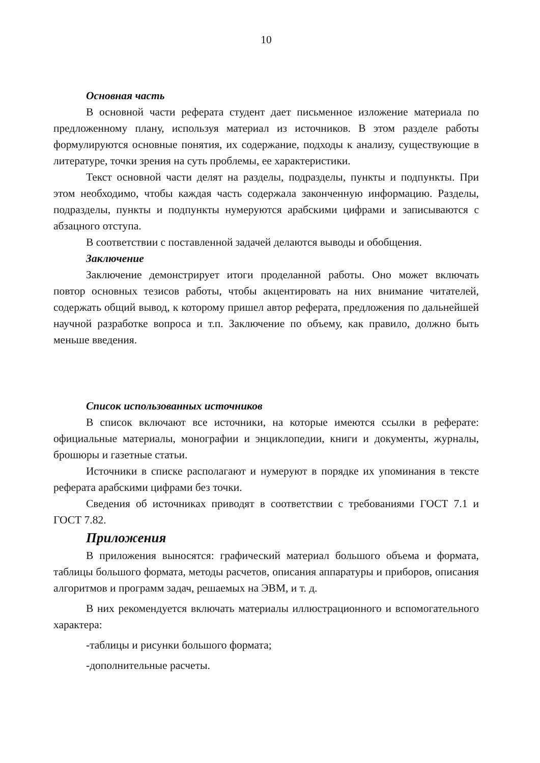10
Основная часть
В основной части реферата студент дает письменное изложение материала по предложенному плану, используя материал из источников. В этом разделе работы формулируются основные понятия, их содержание, подходы к анализу, существующие в литературе, точки зрения на суть проблемы, ее характеристики.
Текст основной части делят на разделы, подразделы, пункты и подпункты. При этом необходимо, чтобы каждая часть содержала законченную информацию. Разделы, подразделы, пункты и подпункты нумеруются арабскими цифрами и записываются с абзацного отступа.
В соответствии с поставленной задачей делаются выводы и обобщения.
Заключение
Заключение демонстрирует итоги проделанной работы. Оно может включать повтор основных тезисов работы, чтобы акцентировать на них внимание читателей, содержать общий вывод, к которому пришел автор реферата, предложения по дальнейшей научной разработке вопроса и т.п. Заключение по объему, как правило, должно быть меньше введения.
Список использованных источников
В список включают все источники, на которые имеются ссылки в реферате: официальные материалы, монографии и энциклопедии, книги и документы, журналы, брошюры и газетные статьи.
Источники в списке располагают и нумеруют в порядке их упоминания в тексте реферата арабскими цифрами без точки.
Сведения об источниках приводят в соответствии с требованиями ГОСТ 7.1 и ГОСТ 7.82.
Приложения
В приложения выносятся: графический материал большого объема и формата, таблицы большого формата, методы расчетов, описания аппаратуры и приборов, описания алгоритмов и программ задач, решаемых на ЭВМ, и т. д.
В них рекомендуется включать материалы иллюстрационного и вспомогательного характера:
-таблицы и рисунки большого формата;
-дополнительные расчеты.